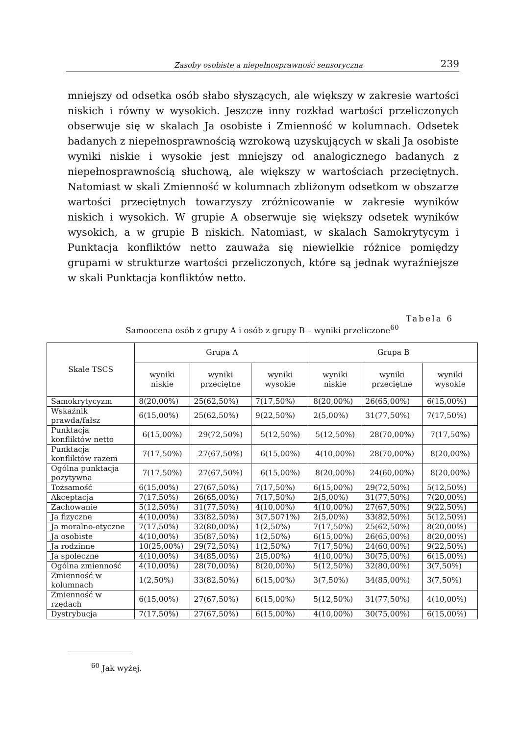Zasoby osobiste a niepełnosprawność sensoryczna 239
mniejszy od odsetka osób słabo słyszących, ale większy w zakresie wartości niskich i równy w wysokich. Jeszcze inny rozkład wartości przeliczonych obserwuje się w skalach Ja osobiste i Zmienność w kolumnach. Odsetek badanych z niepełnosprawnością wzrokową uzyskujących w skali Ja osobiste wyniki niskie i wysokie jest mniejszy od analogicznego badanych z niepełnosprawnością słuchową, ale większy w wartościach przeciętnych. Natomiast w skali Zmienność w kolumnach zbliżonym odsetkom w obszarze wartości przeciętnych towarzyszy zróżnicowanie w zakresie wyników niskich i wysokich. W grupie A obserwuje się większy odsetek wyników wysokich, a w grupie B niskich. Natomiast, w skalach Samokrytycym i Punktacja konfliktów netto zauważa się niewielkie różnice pomiędzy grupami w strukturze wartości przeliczonych, które są jednak wyraźniejsze w skali Punktacja konfliktów netto.
Tabela 6
Samoocena osób z grupy A i osób z grupy B – wyniki przeliczone<sup>60</sup>
| Skale TSCS | Grupa A | | | Grupa B | | |
| --- | --- | --- | --- | --- | --- | --- |
| | wyniki niskie | wyniki przeciętne | wyniki wysokie | wyniki niskie | wyniki przeciętne | wyniki wysokie |
| Samokrytycyzm | 8(20,00%) | 25(62,50%) | 7(17,50%) | 8(20,00%) | 26(65,00%) | 6(15,00%) |
| Wskaźnik prawda/fałsz | 6(15,00%) | 25(62,50%) | 9(22,50%) | 2(5,00%) | 31(77,50%) | 7(17,50%) |
| Punktacja konfliktów netto | 6(15,00%) | 29(72,50%) | 5(12,50%) | 5(12,50%) | 28(70,00%) | 7(17,50%) |
| Punktacja konfliktów razem | 7(17,50%) | 27(67,50%) | 6(15,00%) | 4(10,00%) | 28(70,00%) | 8(20,00%) |
| Ogólna punktacja pozytywna | 7(17,50%) | 27(67,50%) | 6(15,00%) | 8(20,00%) | 24(60,00%) | 8(20,00%) |
| Tożsamość | 6(15,00%) | 27(67,50%) | 7(17,50%) | 6(15,00%) | 29(72,50%) | 5(12,50%) |
| Akceptacja | 7(17,50%) | 26(65,00%) | 7(17,50%) | 2(5,00%) | 31(77,50%) | 7(20,00%) |
| Zachowanie | 5(12,50%) | 31(77,50%) | 4(10,00%) | 4(10,00%) | 27(67,50%) | 9(22,50%) |
| Ja fizyczne | 4(10,00%) | 33(82,50%) | 3(7,5071%) | 2(5,00%) | 33(82,50%) | 5(12,50%) |
| Ja moralno-etyczne | 7(17,50%) | 32(80,00%) | 1(2,50%) | 7(17,50%) | 25(62,50%) | 8(20,00%) |
| Ja osobiste | 4(10,00%) | 35(87,50%) | 1(2,50%) | 6(15,00%) | 26(65,00%) | 8(20,00%) |
| Ja rodzinne | 10(25,00%) | 29(72,50%) | 1(2,50%) | 7(17,50%) | 24(60,00%) | 9(22,50%) |
| Ja społeczne | 4(10,00%) | 34(85,00%) | 2(5,00%) | 4(10,00%) | 30(75,00%) | 6(15,00%) |
| Ogólna zmienność | 4(10,00%) | 28(70,00%) | 8(20,00%) | 5(12,50%) | 32(80,00%) | 3(7,50%) |
| Zmienność w kolumnach | 1(2,50%) | 33(82,50%) | 6(15,00%) | 3(7,50%) | 34(85,00%) | 3(7,50%) |
| Zmienność w rzędach | 6(15,00%) | 27(67,50%) | 6(15,00%) | 5(12,50%) | 31(77,50%) | 4(10,00%) |
| Dystrybucja | 7(17,50%) | 27(67,50%) | 6(15,00%) | 4(10,00%) | 30(75,00%) | 6(15,00%) |
<sup>60</sup> Jak wyżej.